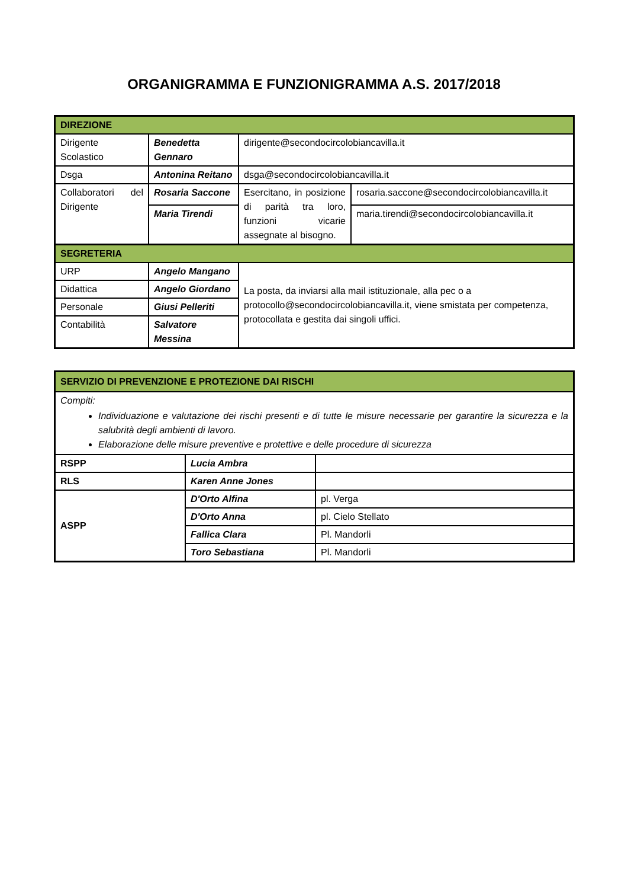ORGANIGRAMMA E FUNZIONIGRAMMA A.S. 2017/2018
| DIREZIONE | | | |
| Dirigente Scolastico | Benedetta Gennaro | dirigente@secondocircolobiancavilla.it | |
| Dsga | Antonina Reitano | dsga@secondocircolobiancavilla.it | |
| Collaboratori del Dirigente | Rosaria Saccone | Esercitano, in posizione di parità tra loro, funzioni vicarie assegnate al bisogno. | rosaria.saccone@secondocircolobiancavilla.it |
| | Maria Tirendi | | maria.tirendi@secondocircolobiancavilla.it |
| SEGRETERIA | | | |
| URP | Angelo Mangano | La posta, da inviarsi alla mail istituzionale, alla pec o a protocollo@secondocircolobiancavilla.it, viene smistata per competenza, protocollata e gestita dai singoli uffici. | |
| Didattica | Angelo Giordano | | |
| Personale | Giusi Pelleriti | | |
| Contabilità | Salvatore Messina | | |
| SERVIZIO DI PREVENZIONE E PROTEZIONE DAI RISCHI | | |
| Compiti: Individuazione e valutazione dei rischi presenti e di tutte le misure necessarie per garantire la sicurezza e la salubrità degli ambienti di lavoro. Elaborazione delle misure preventive e protettive e delle procedure di sicurezza | | |
| RSPP | Lucia Ambra | |
| RLS | Karen Anne Jones | |
| ASPP | D'Orto Alfina | pl. Verga |
| | D'Orto Anna | pl. Cielo Stellato |
| | Fallica Clara | Pl. Mandorli |
| | Toro Sebastiana | Pl. Mandorli |